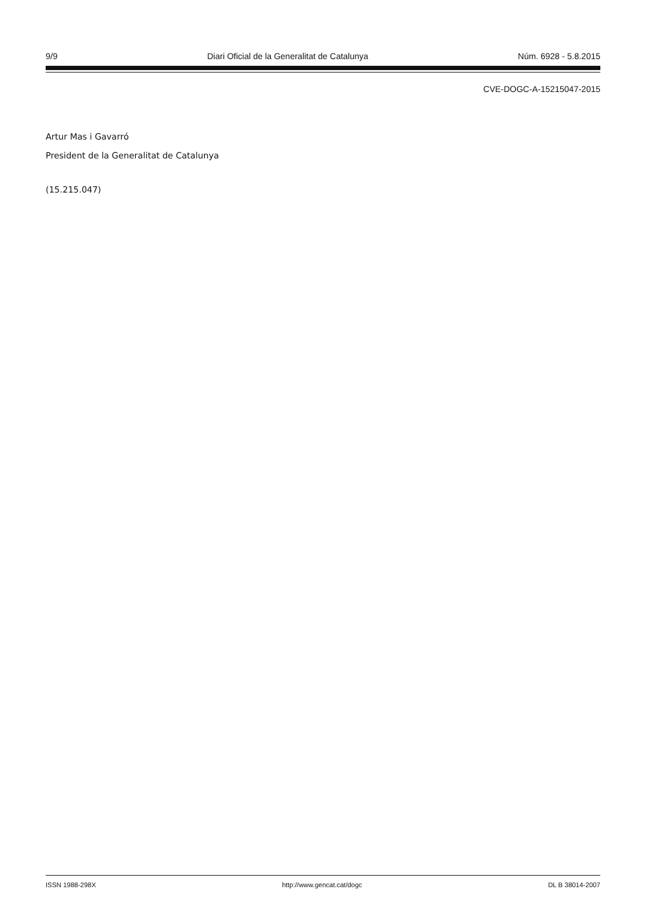9/9 Diari Oficial de la Generalitat de Catalunya Núm. 6928 - 5.8.2015
CVE-DOGC-A-15215047-2015
Artur Mas i Gavarró
President de la Generalitat de Catalunya
(15.215.047)
ISSN 1988-298X http://www.gencat.cat/dogc DL B 38014-2007